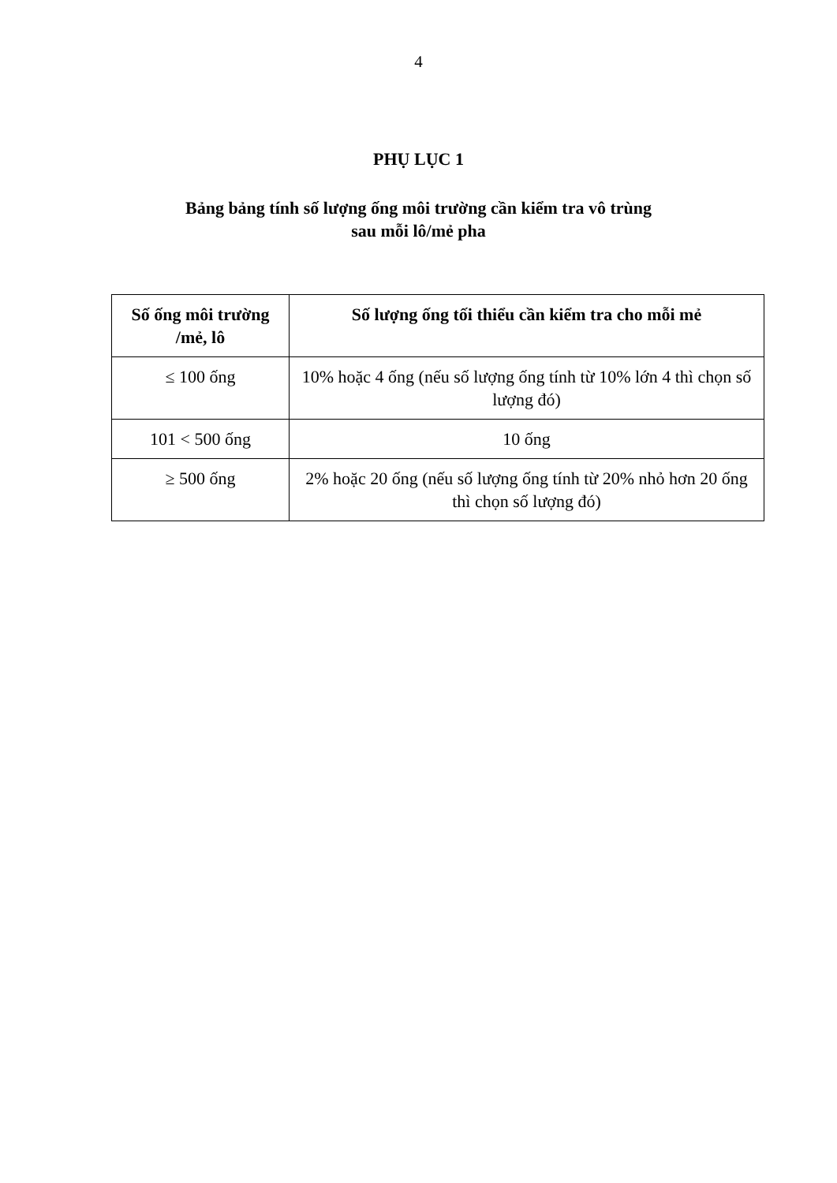4
PHỤ LỤC 1
Bảng bảng tính số lượng ống môi trường cần kiểm tra vô trùng
sau mỗi lô/mẻ pha
| Số ống môi trường /mẻ, lô | Số lượng ống tối thiểu cần kiểm tra cho mỗi mẻ |
| --- | --- |
| ≤ 100 ống | 10% hoặc 4 ống (nếu số lượng ống tính từ 10% lớn 4 thì chọn số lượng đó) |
| 101 < 500 ống | 10 ống |
| ≥ 500 ống | 2% hoặc 20 ống (nếu số lượng ống tính từ 20% nhỏ hơn 20 ống thì chọn số lượng đó) |